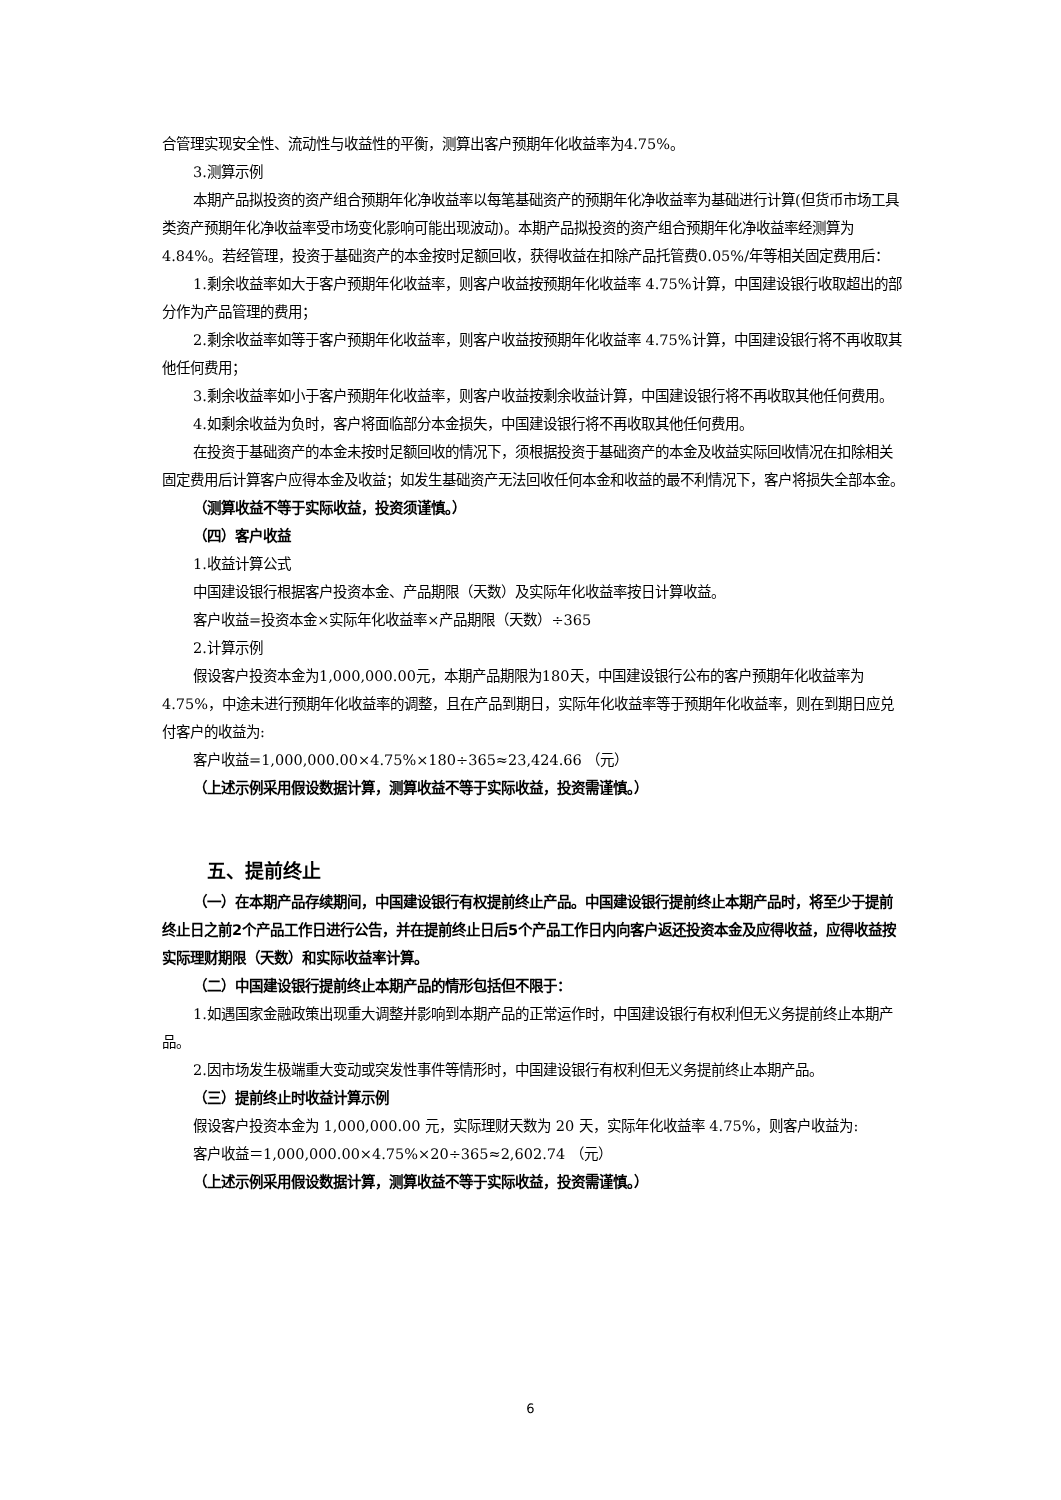合管理实现安全性、流动性与收益性的平衡，测算出客户预期年化收益率为4.75%。
3.测算示例
本期产品拟投资的资产组合预期年化净收益率以每笔基础资产的预期年化净收益率为基础进行计算(但货币市场工具类资产预期年化净收益率受市场变化影响可能出现波动)。本期产品拟投资的资产组合预期年化净收益率经测算为4.84%。若经管理，投资于基础资产的本金按时足额回收，获得收益在扣除产品托管费0.05%/年等相关固定费用后：
1.剩余收益率如大于客户预期年化收益率，则客户收益按预期年化收益率 4.75%计算，中国建设银行收取超出的部分作为产品管理的费用；
2.剩余收益率如等于客户预期年化收益率，则客户收益按预期年化收益率 4.75%计算，中国建设银行将不再收取其他任何费用；
3.剩余收益率如小于客户预期年化收益率，则客户收益按剩余收益计算，中国建设银行将不再收取其他任何费用。
4.如剩余收益为负时，客户将面临部分本金损失，中国建设银行将不再收取其他任何费用。
在投资于基础资产的本金未按时足额回收的情况下，须根据投资于基础资产的本金及收益实际回收情况在扣除相关固定费用后计算客户应得本金及收益；如发生基础资产无法回收任何本金和收益的最不利情况下，客户将损失全部本金。
（测算收益不等于实际收益，投资须谨慎。）
（四）客户收益
1.收益计算公式
中国建设银行根据客户投资本金、产品期限（天数）及实际年化收益率按日计算收益。
客户收益=投资本金×实际年化收益率×产品期限（天数）÷365
2.计算示例
假设客户投资本金为1,000,000.00元，本期产品期限为180天，中国建设银行公布的客户预期年化收益率为 4.75%，中途未进行预期年化收益率的调整，且在产品到期日，实际年化收益率等于预期年化收益率，则在到期日应兑付客户的收益为:
客户收益=1,000,000.00×4.75%×180÷365≈23,424.66 （元）
（上述示例采用假设数据计算，测算收益不等于实际收益，投资需谨慎。）
五、提前终止
（一）在本期产品存续期间，中国建设银行有权提前终止产品。中国建设银行提前终止本期产品时，将至少于提前终止日之前2个产品工作日进行公告，并在提前终止日后5个产品工作日内向客户返还投资本金及应得收益，应得收益按实际理财期限（天数）和实际收益率计算。
（二）中国建设银行提前终止本期产品的情形包括但不限于：
1.如遇国家金融政策出现重大调整并影响到本期产品的正常运作时，中国建设银行有权利但无义务提前终止本期产品。
2.因市场发生极端重大变动或突发性事件等情形时，中国建设银行有权利但无义务提前终止本期产品。
（三）提前终止时收益计算示例
假设客户投资本金为 1,000,000.00 元，实际理财天数为 20 天，实际年化收益率 4.75%，则客户收益为:
客户收益＝1,000,000.00×4.75%×20÷365≈2,602.74 （元）
（上述示例采用假设数据计算，测算收益不等于实际收益，投资需谨慎。）
6